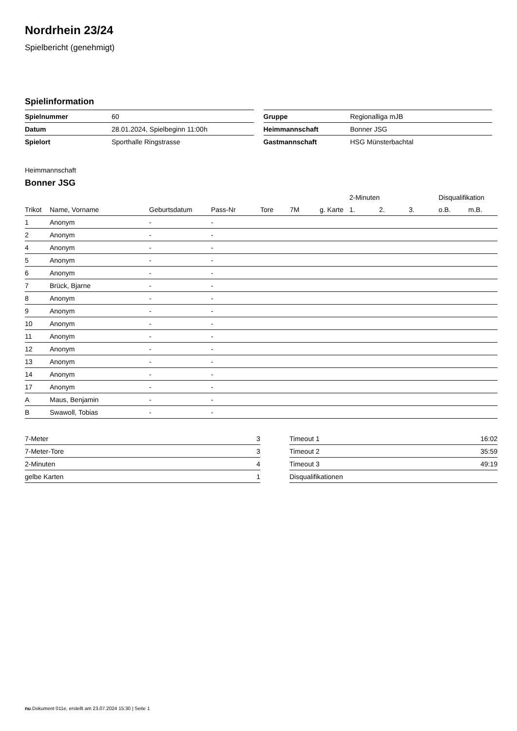Nordrhein 23/24
Spielbericht (genehmigt)
Spielinformation
| Spielnummer | 60 |
| Datum | 28.01.2024, Spielbeginn 11:00h |
| Spielort | Sporthalle Ringstrasse |
| Gruppe | Regionalliga mJB |
| Heimmannschaft | Bonner JSG |
| Gastmannschaft | HSG Münsterbachtal |
Heimmannschaft
Bonner JSG
| | | | | | | | 2-Minuten | | | Disqualifikation | |
| --- | --- | --- | --- | --- | --- | --- | --- | --- | --- | --- | --- |
| Trikot | Name, Vorname | Geburtsdatum | Pass-Nr | Tore | 7M | g. Karte | 1. | 2. | 3. | o.B. | m.B. |
| 1 | Anonym | - | - | | | | | | | | |
| 2 | Anonym | - | - | | | | | | | | |
| 4 | Anonym | - | - | | | | | | | | |
| 5 | Anonym | - | - | | | | | | | | |
| 6 | Anonym | - | - | | | | | | | | |
| 7 | Brück, Bjarne | - | - | | | | | | | | |
| 8 | Anonym | - | - | | | | | | | | |
| 9 | Anonym | - | - | | | | | | | | |
| 10 | Anonym | - | - | | | | | | | | |
| 11 | Anonym | - | - | | | | | | | | |
| 12 | Anonym | - | - | | | | | | | | |
| 13 | Anonym | - | - | | | | | | | | |
| 14 | Anonym | - | - | | | | | | | | |
| 17 | Anonym | - | - | | | | | | | | |
| A | Maus, Benjamin | - | - | | | | | | | | |
| B | Swawoll, Tobias | - | - | | | | | | | | |
| 7-Meter | 3 |
| 7-Meter-Tore | 3 |
| 2-Minuten | 4 |
| gelbe Karten | 1 |
| Timeout 1 | 16:02 |
| Timeout 2 | 35:59 |
| Timeout 3 | 49:19 |
| Disqualifikationen | |
nu.Dokument 011e, erstellt am 23.07.2024 15:30 | Seite 1